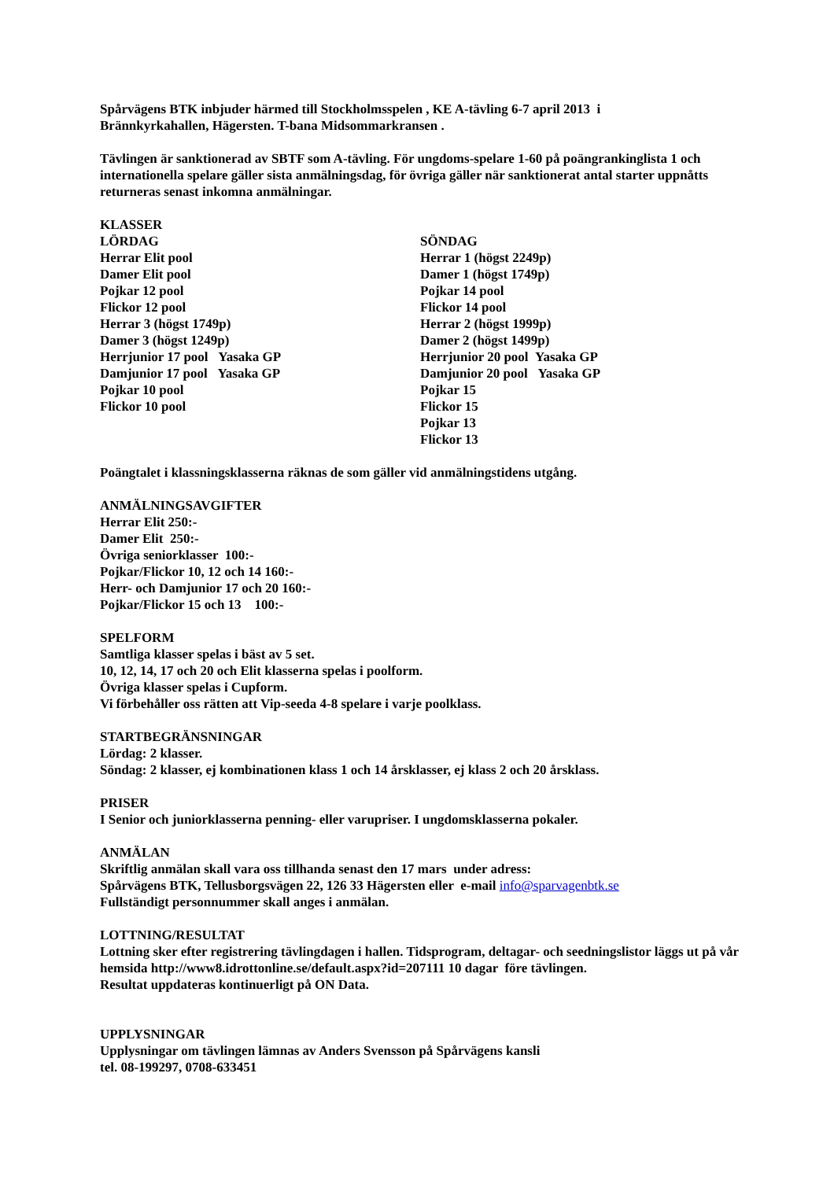Spårvägens BTK inbjuder härmed till Stockholmsspelen , KE A-tävling 6-7 april 2013 i
Brännkyrkahallen, Hägersten. T-bana Midsommarkransen .
Tävlingen är sanktionerad av SBTF som A-tävling. För ungdoms-spelare 1-60 på poängrankinglista 1 och internationella spelare gäller sista anmälningsdag, för övriga gäller när sanktionerat antal starter uppnåtts returneras senast inkomna anmälningar.
KLASSER
LÖRDAG
Herrar Elit pool
Damer Elit pool
Pojkar 12 pool
Flickor 12 pool
Herrar 3 (högst 1749p)
Damer 3 (högst 1249p)
Herrjunior 17 pool Yasaka GP
Damjunior 17 pool Yasaka GP
Pojkar 10 pool
Flickor 10 pool
SÖNDAG
Herrar 1 (högst 2249p)
Damer 1 (högst 1749p)
Pojkar 14 pool
Flickor 14 pool
Herrar 2 (högst 1999p)
Damer 2 (högst 1499p)
Herrjunior 20 pool Yasaka GP
Damjunior 20 pool Yasaka GP
Pojkar 15
Flickor 15
Pojkar 13
Flickor 13
Poängtalet i klassningsklasserna räknas de som gäller vid anmälningstidens utgång.
ANMÄLNINGSAVGIFTER
Herrar Elit 250:-
Damer Elit 250:-
Övriga seniorklasser 100:-
Pojkar/Flickor 10, 12 och 14 160:-
Herr- och Damjunior 17 och 20 160:-
Pojkar/Flickor 15 och 13 100:-
SPELFORM
Samtliga klasser spelas i bäst av 5 set.
10, 12, 14, 17 och 20 och Elit klasserna spelas i poolform.
Övriga klasser spelas i Cupform.
Vi förbehåller oss rätten att Vip-seeda 4-8 spelare i varje poolklass.
STARTBEGRÄNSNINGAR
Lördag: 2 klasser.
Söndag: 2 klasser, ej kombinationen klass 1 och 14 årsklasser, ej klass 2 och 20 årsklass.
PRISER
I Senior och juniorklasserna penning- eller varupriser. I ungdomsklasserna pokaler.
ANMÄLAN
Skriftlig anmälan skall vara oss tillhanda senast den 17 mars under adress:
Spårvägens BTK, Tellusborgsvägen 22, 126 33 Hägersten eller e-mail info@sparvagenbtk.se
Fullständigt personnummer skall anges i anmälan.
LOTTNING/RESULTAT
Lottning sker efter registrering tävlingdagen i hallen. Tidsprogram, deltagar- och seedningslistor läggs ut på vår hemsida http://www8.idrottonline.se/default.aspx?id=207111 10 dagar före tävlingen.
Resultat uppdateras kontinuerligt på ON Data.
UPPLYSNINGAR
Upplysningar om tävlingen lämnas av Anders Svensson på Spårvägens kansli
tel. 08-199297, 0708-633451